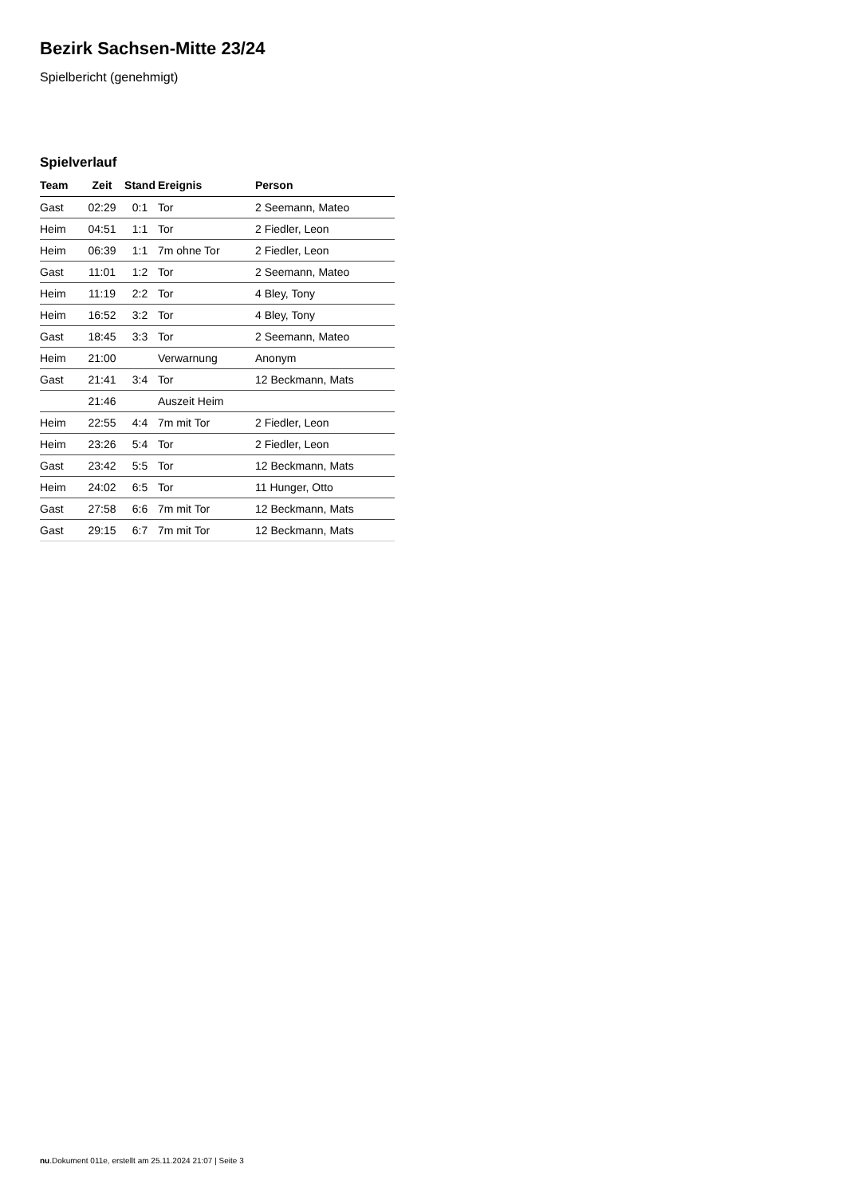Bezirk Sachsen-Mitte 23/24
Spielbericht (genehmigt)
Spielverlauf
| Team | Zeit | Stand | Ereignis | Person |
| --- | --- | --- | --- | --- |
| Gast | 02:29 | 0:1 | Tor | 2 Seemann, Mateo |
| Heim | 04:51 | 1:1 | Tor | 2 Fiedler, Leon |
| Heim | 06:39 | 1:1 | 7m ohne Tor | 2 Fiedler, Leon |
| Gast | 11:01 | 1:2 | Tor | 2 Seemann, Mateo |
| Heim | 11:19 | 2:2 | Tor | 4 Bley, Tony |
| Heim | 16:52 | 3:2 | Tor | 4 Bley, Tony |
| Gast | 18:45 | 3:3 | Tor | 2 Seemann, Mateo |
| Heim | 21:00 | | Verwarnung | Anonym |
| Gast | 21:41 | 3:4 | Tor | 12 Beckmann, Mats |
| | 21:46 | | Auszeit Heim | |
| Heim | 22:55 | 4:4 | 7m mit Tor | 2 Fiedler, Leon |
| Heim | 23:26 | 5:4 | Tor | 2 Fiedler, Leon |
| Gast | 23:42 | 5:5 | Tor | 12 Beckmann, Mats |
| Heim | 24:02 | 6:5 | Tor | 11 Hunger, Otto |
| Gast | 27:58 | 6:6 | 7m mit Tor | 12 Beckmann, Mats |
| Gast | 29:15 | 6:7 | 7m mit Tor | 12 Beckmann, Mats |
nu.Dokument 011e, erstellt am 25.11.2024 21:07 | Seite 3